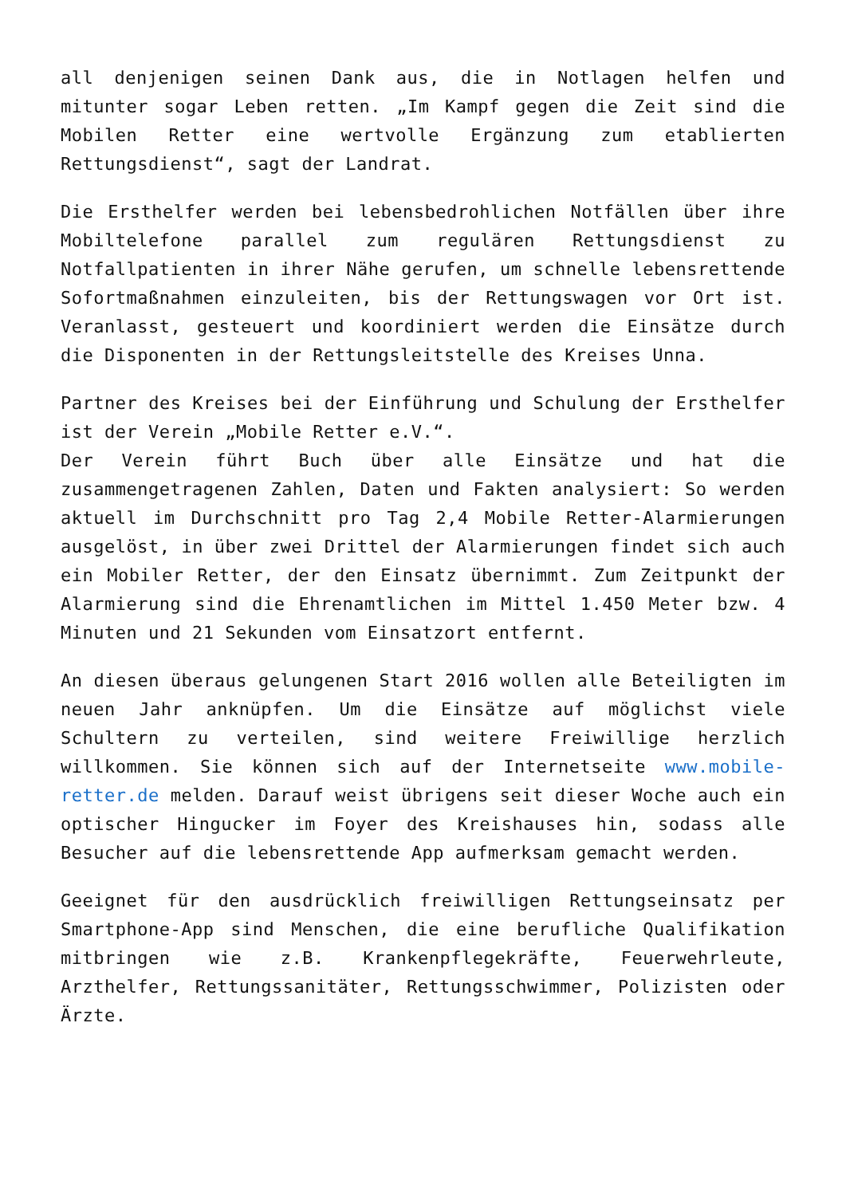all denjenigen seinen Dank aus, die in Notlagen helfen und mitunter sogar Leben retten. „Im Kampf gegen die Zeit sind die Mobilen Retter eine wertvolle Ergänzung zum etablierten Rettungsdienst“, sagt der Landrat.
Die Ersthelfer werden bei lebensbedrohlichen Notfällen über ihre Mobiltelefone parallel zum regulären Rettungsdienst zu Notfallpatienten in ihrer Nähe gerufen, um schnelle lebensrettende Sofortmaßnahmen einzuleiten, bis der Rettungswagen vor Ort ist. Veranlasst, gesteuert und koordiniert werden die Einsätze durch die Disponenten in der Rettungsleitstelle des Kreises Unna.
Partner des Kreises bei der Einführung und Schulung der Ersthelfer ist der Verein „Mobile Retter e.V.“.
Der Verein führt Buch über alle Einsätze und hat die zusammengetragenen Zahlen, Daten und Fakten analysiert: So werden aktuell im Durchschnitt pro Tag 2,4 Mobile Retter-Alarmierungen ausgelöst, in über zwei Drittel der Alarmierungen findet sich auch ein Mobiler Retter, der den Einsatz übernimmt. Zum Zeitpunkt der Alarmierung sind die Ehrenamtlichen im Mittel 1.450 Meter bzw. 4 Minuten und 21 Sekunden vom Einsatzort entfernt.
An diesen überaus gelungenen Start 2016 wollen alle Beteiligten im neuen Jahr anknüpfen. Um die Einsätze auf möglichst viele Schultern zu verteilen, sind weitere Freiwillige herzlich willkommen. Sie können sich auf der Internetseite www.mobile-retter.de melden. Darauf weist übrigens seit dieser Woche auch ein optischer Hingucker im Foyer des Kreishauses hin, sodass alle Besucher auf die lebensrettende App aufmerksam gemacht werden.
Geeignet für den ausdrücklich freiwilligen Rettungseinsatz per Smartphone-App sind Menschen, die eine berufliche Qualifikation mitbringen wie z.B. Krankenpflegekräfte, Feuerwehrleute, Arzthelfer, Rettungssanitäter, Rettungsschwimmer, Polizisten oder Ärzte.